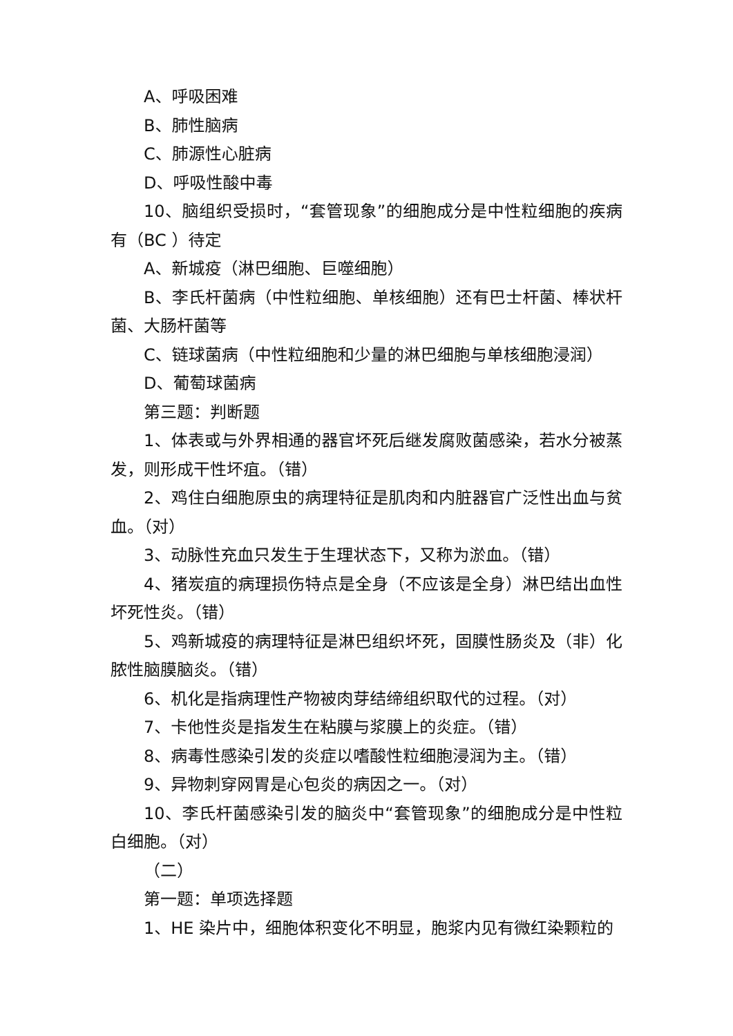A、呼吸困难
B、肺性脑病
C、肺源性心脏病
D、呼吸性酸中毒
10、脑组织受损时，“套管现象”的细胞成分是中性粒细胞的疾病有（BC ）待定
A、新城疫（淋巴细胞、巨噬细胞）
B、李氏杆菌病（中性粒细胞、单核细胞）还有巴士杆菌、棒状杆菌、大肠杆菌等
C、链球菌病（中性粒细胞和少量的淋巴细胞与单核细胞浸润）
D、葡萄球菌病
第三题：判断题
1、体表或与外界相通的器官坏死后继发腐败菌感染，若水分被蒸发，则形成干性坏疽。（错）
2、鸡住白细胞原虫的病理特征是肌肉和内脏器官广泛性出血与贫血。（对）
3、动脉性充血只发生于生理状态下，又称为淤血。（错）
4、猪炭疽的病理损伤特点是全身（不应该是全身）淋巴结出血性坏死性炎。（错）
5、鸡新城疫的病理特征是淋巴组织坏死，固膜性肠炎及（非）化脓性脑膜脑炎。（错）
6、机化是指病理性产物被肉芽结缔组织取代的过程。（对）
7、卡他性炎是指发生在粘膜与浆膜上的炎症。（错）
8、病毒性感染引发的炎症以嗜酸性粒细胞浸润为主。（错）
9、异物刺穿网胃是心包炎的病因之一。（对）
10、李氏杆菌感染引发的脑炎中“套管现象”的细胞成分是中性粒白细胞。（对）
（二）
第一题：单项选择题
1、HE 染片中，细胞体积变化不明显，胞浆内见有微红染颗粒的